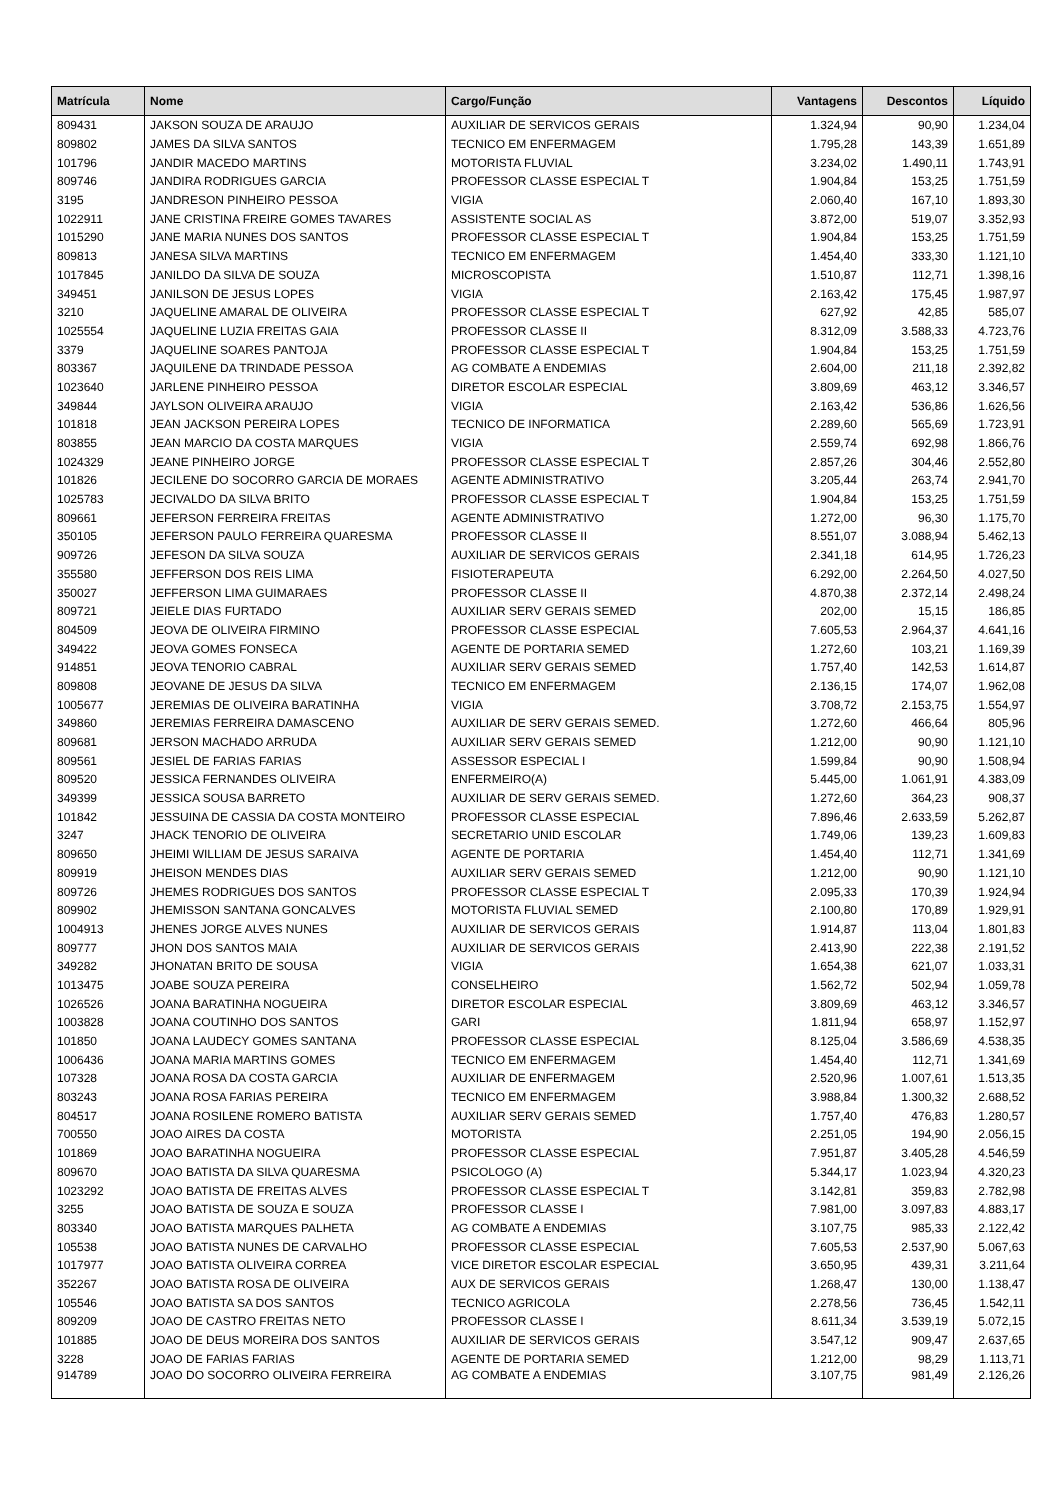| Matrícula | Nome | Cargo/Função | Vantagens | Descontos | Líquido |
| --- | --- | --- | --- | --- | --- |
| 809431 | JAKSON SOUZA DE ARAUJO | AUXILIAR DE SERVICOS GERAIS | 1.324,94 | 90,90 | 1.234,04 |
| 809802 | JAMES DA SILVA SANTOS | TECNICO EM ENFERMAGEM | 1.795,28 | 143,39 | 1.651,89 |
| 101796 | JANDIR MACEDO MARTINS | MOTORISTA FLUVIAL | 3.234,02 | 1.490,11 | 1.743,91 |
| 809746 | JANDIRA RODRIGUES GARCIA | PROFESSOR CLASSE ESPECIAL T | 1.904,84 | 153,25 | 1.751,59 |
| 3195 | JANDRESON PINHEIRO PESSOA | VIGIA | 2.060,40 | 167,10 | 1.893,30 |
| 1022911 | JANE CRISTINA FREIRE GOMES TAVARES | ASSISTENTE SOCIAL AS | 3.872,00 | 519,07 | 3.352,93 |
| 1015290 | JANE MARIA NUNES DOS SANTOS | PROFESSOR CLASSE ESPECIAL T | 1.904,84 | 153,25 | 1.751,59 |
| 809813 | JANESA SILVA MARTINS | TECNICO EM ENFERMAGEM | 1.454,40 | 333,30 | 1.121,10 |
| 1017845 | JANILDO DA SILVA DE SOUZA | MICROSCOPISTA | 1.510,87 | 112,71 | 1.398,16 |
| 349451 | JANILSON DE JESUS LOPES | VIGIA | 2.163,42 | 175,45 | 1.987,97 |
| 3210 | JAQUELINE AMARAL DE OLIVEIRA | PROFESSOR CLASSE ESPECIAL T | 627,92 | 42,85 | 585,07 |
| 1025554 | JAQUELINE LUZIA FREITAS GAIA | PROFESSOR CLASSE II | 8.312,09 | 3.588,33 | 4.723,76 |
| 3379 | JAQUELINE SOARES PANTOJA | PROFESSOR CLASSE ESPECIAL T | 1.904,84 | 153,25 | 1.751,59 |
| 803367 | JAQUILENE DA TRINDADE PESSOA | AG COMBATE A ENDEMIAS | 2.604,00 | 211,18 | 2.392,82 |
| 1023640 | JARLENE PINHEIRO PESSOA | DIRETOR ESCOLAR ESPECIAL | 3.809,69 | 463,12 | 3.346,57 |
| 349844 | JAYLSON OLIVEIRA ARAUJO | VIGIA | 2.163,42 | 536,86 | 1.626,56 |
| 101818 | JEAN JACKSON PEREIRA LOPES | TECNICO DE INFORMATICA | 2.289,60 | 565,69 | 1.723,91 |
| 803855 | JEAN MARCIO DA COSTA MARQUES | VIGIA | 2.559,74 | 692,98 | 1.866,76 |
| 1024329 | JEANE PINHEIRO JORGE | PROFESSOR CLASSE ESPECIAL T | 2.857,26 | 304,46 | 2.552,80 |
| 101826 | JECILENE DO SOCORRO GARCIA DE MORAES | AGENTE ADMINISTRATIVO | 3.205,44 | 263,74 | 2.941,70 |
| 1025783 | JECIVALDO DA SILVA BRITO | PROFESSOR CLASSE ESPECIAL T | 1.904,84 | 153,25 | 1.751,59 |
| 809661 | JEFERSON FERREIRA FREITAS | AGENTE ADMINISTRATIVO | 1.272,00 | 96,30 | 1.175,70 |
| 350105 | JEFERSON PAULO FERREIRA QUARESMA | PROFESSOR CLASSE II | 8.551,07 | 3.088,94 | 5.462,13 |
| 909726 | JEFESON DA SILVA SOUZA | AUXILIAR DE SERVICOS GERAIS | 2.341,18 | 614,95 | 1.726,23 |
| 355580 | JEFFERSON DOS REIS LIMA | FISIOTERAPEUTA | 6.292,00 | 2.264,50 | 4.027,50 |
| 350027 | JEFFERSON LIMA GUIMARAES | PROFESSOR CLASSE II | 4.870,38 | 2.372,14 | 2.498,24 |
| 809721 | JEIELE DIAS FURTADO | AUXILIAR SERV GERAIS SEMED | 202,00 | 15,15 | 186,85 |
| 804509 | JEOVA DE OLIVEIRA FIRMINO | PROFESSOR CLASSE ESPECIAL | 7.605,53 | 2.964,37 | 4.641,16 |
| 349422 | JEOVA GOMES FONSECA | AGENTE DE PORTARIA SEMED | 1.272,60 | 103,21 | 1.169,39 |
| 914851 | JEOVA TENORIO CABRAL | AUXILIAR SERV GERAIS SEMED | 1.757,40 | 142,53 | 1.614,87 |
| 809808 | JEOVANE DE JESUS DA SILVA | TECNICO EM ENFERMAGEM | 2.136,15 | 174,07 | 1.962,08 |
| 1005677 | JEREMIAS DE OLIVEIRA BARATINHA | VIGIA | 3.708,72 | 2.153,75 | 1.554,97 |
| 349860 | JEREMIAS FERREIRA DAMASCENO | AUXILIAR DE SERV GERAIS SEMED. | 1.272,60 | 466,64 | 805,96 |
| 809681 | JERSON MACHADO ARRUDA | AUXILIAR SERV GERAIS SEMED | 1.212,00 | 90,90 | 1.121,10 |
| 809561 | JESIEL DE FARIAS FARIAS | ASSESSOR ESPECIAL I | 1.599,84 | 90,90 | 1.508,94 |
| 809520 | JESSICA FERNANDES OLIVEIRA | ENFERMEIRO(A) | 5.445,00 | 1.061,91 | 4.383,09 |
| 349399 | JESSICA SOUSA BARRETO | AUXILIAR DE SERV GERAIS SEMED. | 1.272,60 | 364,23 | 908,37 |
| 101842 | JESSUINA DE CASSIA DA COSTA MONTEIRO | PROFESSOR CLASSE ESPECIAL | 7.896,46 | 2.633,59 | 5.262,87 |
| 3247 | JHACK TENORIO DE OLIVEIRA | SECRETARIO UNID ESCOLAR | 1.749,06 | 139,23 | 1.609,83 |
| 809650 | JHEIMI WILLIAM DE JESUS SARAIVA | AGENTE DE PORTARIA | 1.454,40 | 112,71 | 1.341,69 |
| 809919 | JHEISON MENDES DIAS | AUXILIAR SERV GERAIS SEMED | 1.212,00 | 90,90 | 1.121,10 |
| 809726 | JHEMES RODRIGUES DOS SANTOS | PROFESSOR CLASSE ESPECIAL T | 2.095,33 | 170,39 | 1.924,94 |
| 809902 | JHEMISSON SANTANA GONCALVES | MOTORISTA FLUVIAL SEMED | 2.100,80 | 170,89 | 1.929,91 |
| 1004913 | JHENES JORGE ALVES NUNES | AUXILIAR DE SERVICOS GERAIS | 1.914,87 | 113,04 | 1.801,83 |
| 809777 | JHON DOS SANTOS MAIA | AUXILIAR DE SERVICOS GERAIS | 2.413,90 | 222,38 | 2.191,52 |
| 349282 | JHONATAN BRITO DE SOUSA | VIGIA | 1.654,38 | 621,07 | 1.033,31 |
| 1013475 | JOABE SOUZA PEREIRA | CONSELHEIRO | 1.562,72 | 502,94 | 1.059,78 |
| 1026526 | JOANA BARATINHA NOGUEIRA | DIRETOR ESCOLAR ESPECIAL | 3.809,69 | 463,12 | 3.346,57 |
| 1003828 | JOANA COUTINHO DOS SANTOS | GARI | 1.811,94 | 658,97 | 1.152,97 |
| 101850 | JOANA LAUDECY GOMES SANTANA | PROFESSOR CLASSE ESPECIAL | 8.125,04 | 3.586,69 | 4.538,35 |
| 1006436 | JOANA MARIA MARTINS GOMES | TECNICO EM ENFERMAGEM | 1.454,40 | 112,71 | 1.341,69 |
| 107328 | JOANA ROSA DA COSTA GARCIA | AUXILIAR DE ENFERMAGEM | 2.520,96 | 1.007,61 | 1.513,35 |
| 803243 | JOANA ROSA FARIAS PEREIRA | TECNICO EM ENFERMAGEM | 3.988,84 | 1.300,32 | 2.688,52 |
| 804517 | JOANA ROSILENE ROMERO BATISTA | AUXILIAR SERV GERAIS SEMED | 1.757,40 | 476,83 | 1.280,57 |
| 700550 | JOAO AIRES DA COSTA | MOTORISTA | 2.251,05 | 194,90 | 2.056,15 |
| 101869 | JOAO BARATINHA NOGUEIRA | PROFESSOR CLASSE ESPECIAL | 7.951,87 | 3.405,28 | 4.546,59 |
| 809670 | JOAO BATISTA DA SILVA QUARESMA | PSICOLOGO (A) | 5.344,17 | 1.023,94 | 4.320,23 |
| 1023292 | JOAO BATISTA DE FREITAS ALVES | PROFESSOR CLASSE ESPECIAL T | 3.142,81 | 359,83 | 2.782,98 |
| 3255 | JOAO BATISTA DE SOUZA E SOUZA | PROFESSOR CLASSE I | 7.981,00 | 3.097,83 | 4.883,17 |
| 803340 | JOAO BATISTA MARQUES PALHETA | AG COMBATE A ENDEMIAS | 3.107,75 | 985,33 | 2.122,42 |
| 105538 | JOAO BATISTA NUNES DE CARVALHO | PROFESSOR CLASSE ESPECIAL | 7.605,53 | 2.537,90 | 5.067,63 |
| 1017977 | JOAO BATISTA OLIVEIRA CORREA | VICE DIRETOR ESCOLAR ESPECIAL | 3.650,95 | 439,31 | 3.211,64 |
| 352267 | JOAO BATISTA ROSA DE OLIVEIRA | AUX DE SERVICOS GERAIS | 1.268,47 | 130,00 | 1.138,47 |
| 105546 | JOAO BATISTA SA DOS SANTOS | TECNICO AGRICOLA | 2.278,56 | 736,45 | 1.542,11 |
| 809209 | JOAO DE CASTRO FREITAS NETO | PROFESSOR CLASSE I | 8.611,34 | 3.539,19 | 5.072,15 |
| 101885 | JOAO DE DEUS MOREIRA DOS SANTOS | AUXILIAR DE SERVICOS GERAIS | 3.547,12 | 909,47 | 2.637,65 |
| 3228 | JOAO DE FARIAS FARIAS | AGENTE DE PORTARIA SEMED | 1.212,00 | 98,29 | 1.113,71 |
| 914789 | JOAO DO SOCORRO OLIVEIRA FERREIRA | AG COMBATE A ENDEMIAS | 3.107,75 | 981,49 | 2.126,26 |